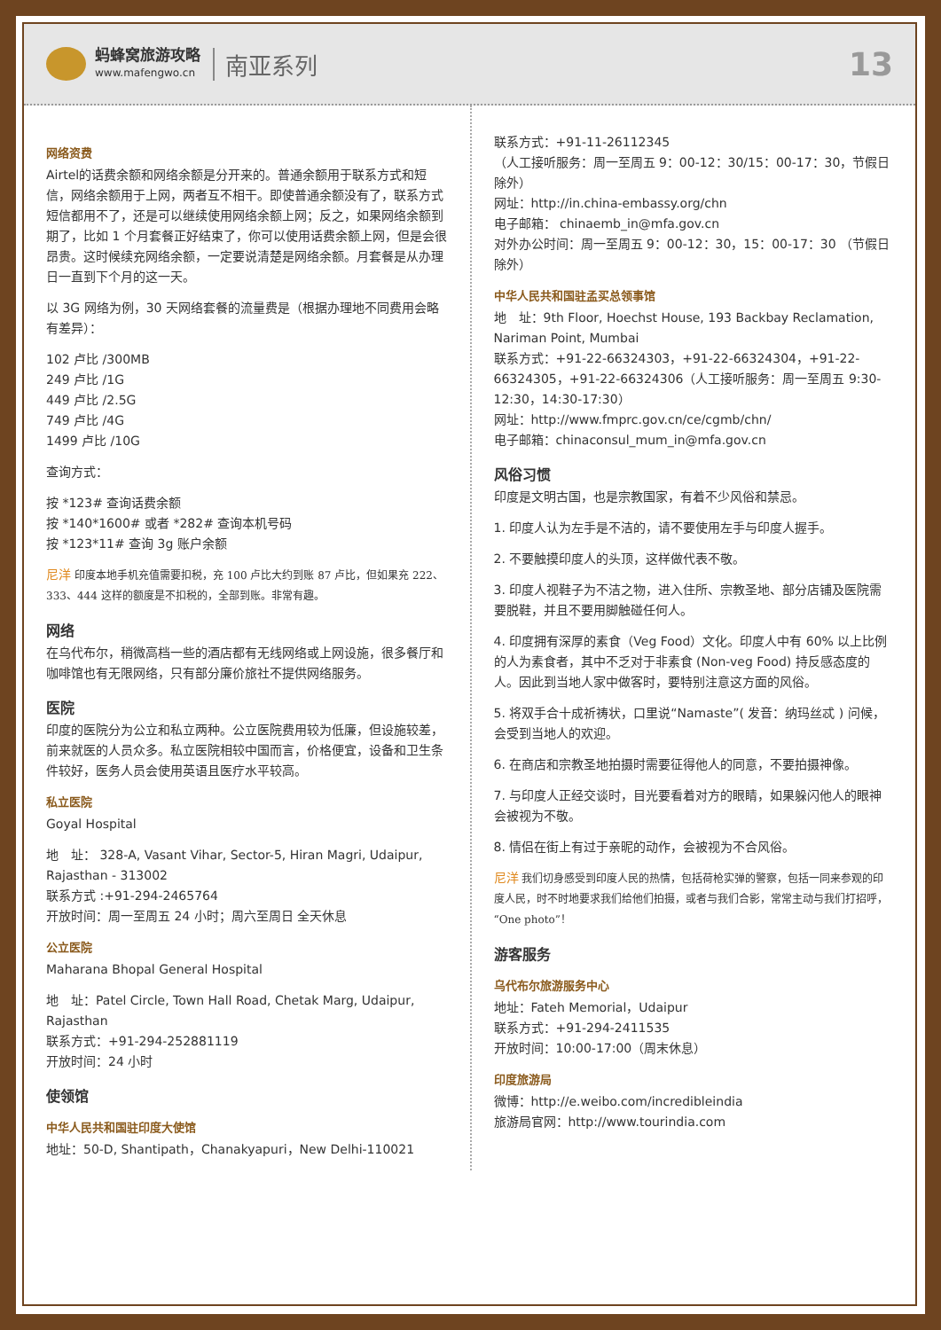蚂蜂窝旅游攻略
www.mafengwo.cn
南亚系列
13
网络资费
Airtel的话费余额和网络余额是分开来的。普通余额用于联系方式和短信，网络余额用于上网，两者互不相干。即使普通余额没有了，联系方式短信都用不了，还是可以继续使用网络余额上网；反之，如果网络余额到期了，比如 1 个月套餐正好结束了，你可以使用话费余额上网，但是会很昂贵。这时候续充网络余额，一定要说清楚是网络余额。月套餐是从办理日一直到下个月的这一天。
以 3G 网络为例，30 天网络套餐的流量费是（根据办理地不同费用会略有差异）：
102 卢比 /300MB
249 卢比 /1G
449 卢比 /2.5G
749 卢比 /4G
1499 卢比 /10G
查询方式：
按 *123# 查询话费余额
按 *140*1600# 或者 *282# 查询本机号码
按 *123*11# 查询 3g 账户余额
尼洋 印度本地手机充值需要扣税，充 100 卢比大约到账 87 卢比，但如果充 222、333、444 这样的额度是不扣税的，全部到账。非常有趣。
网络
在乌代布尔，稍微高档一些的酒店都有无线网络或上网设施，很多餐厅和咖啡馆也有无限网络，只有部分廉价旅社不提供网络服务。
医院
印度的医院分为公立和私立两种。公立医院费用较为低廉，但设施较差，前来就医的人员众多。私立医院相较中国而言，价格便宜，设备和卫生条件较好，医务人员会使用英语且医疗水平较高。
私立医院
Goyal Hospital
地　址： 328-A, Vasant Vihar, Sector-5, Hiran Magri, Udaipur, Rajasthan - 313002
联系方式 :+91-294-2465764
开放时间：周一至周五 24 小时；周六至周日 全天休息
公立医院
Maharana Bhopal General Hospital
地　址：Patel Circle, Town Hall Road, Chetak Marg, Udaipur, Rajasthan
联系方式：+91-294-252881119
开放时间：24 小时
使领馆
中华人民共和国驻印度大使馆
地址：50-D, Shantipath，Chanakyapuri，New Delhi-110021
联系方式：+91-11-26112345
（人工接听服务：周一至周五 9：00-12：30/15：00-17：30，节假日除外）
网址：http://in.china-embassy.org/chn
电子邮箱： chinaemb_in@mfa.gov.cn
对外办公时间：周一至周五 9：00-12：30，15：00-17：30 （节假日除外）
中华人民共和国驻孟买总领事馆
地　址：9th Floor, Hoechst House, 193 Backbay Reclamation, Nariman Point, Mumbai
联系方式：+91-22-66324303，+91-22-66324304，+91-22-66324305，+91-22-66324306（人工接听服务：周一至周五 9:30-12:30，14:30-17:30）
网址：http://www.fmprc.gov.cn/ce/cgmb/chn/
电子邮箱：chinaconsul_mum_in@mfa.gov.cn
风俗习惯
印度是文明古国，也是宗教国家，有着不少风俗和禁忌。
1. 印度人认为左手是不洁的，请不要使用左手与印度人握手。
2. 不要触摸印度人的头顶，这样做代表不敬。
3. 印度人视鞋子为不洁之物，进入住所、宗教圣地、部分店铺及医院需要脱鞋，并且不要用脚触碰任何人。
4. 印度拥有深厚的素食（Veg Food）文化。印度人中有 60% 以上比例的人为素食者，其中不乏对于非素食 (Non-veg Food) 持反感态度的人。因此到当地人家中做客时，要特别注意这方面的风俗。
5. 将双手合十成祈祷状，口里说“Namaste”( 发音：纳玛丝忒 ) 问候，会受到当地人的欢迎。
6. 在商店和宗教圣地拍摄时需要征得他人的同意，不要拍摄神像。
7. 与印度人正经交谈时，目光要看着对方的眼睛，如果躲闪他人的眼神会被视为不敬。
8. 情侣在街上有过于亲昵的动作，会被视为不合风俗。
尼洋 我们切身感受到印度人民的热情，包括荷枪实弹的警察，包括一同来参观的印度人民，时不时地要求我们给他们拍摄，或者与我们合影，常常主动与我们打招呼，“One photo”！
游客服务
乌代布尔旅游服务中心
地址：Fateh Memorial，Udaipur
联系方式：+91-294-2411535
开放时间：10:00-17:00（周末休息）
印度旅游局
微博：http://e.weibo.com/incredibleindia
旅游局官网：http://www.tourindia.com